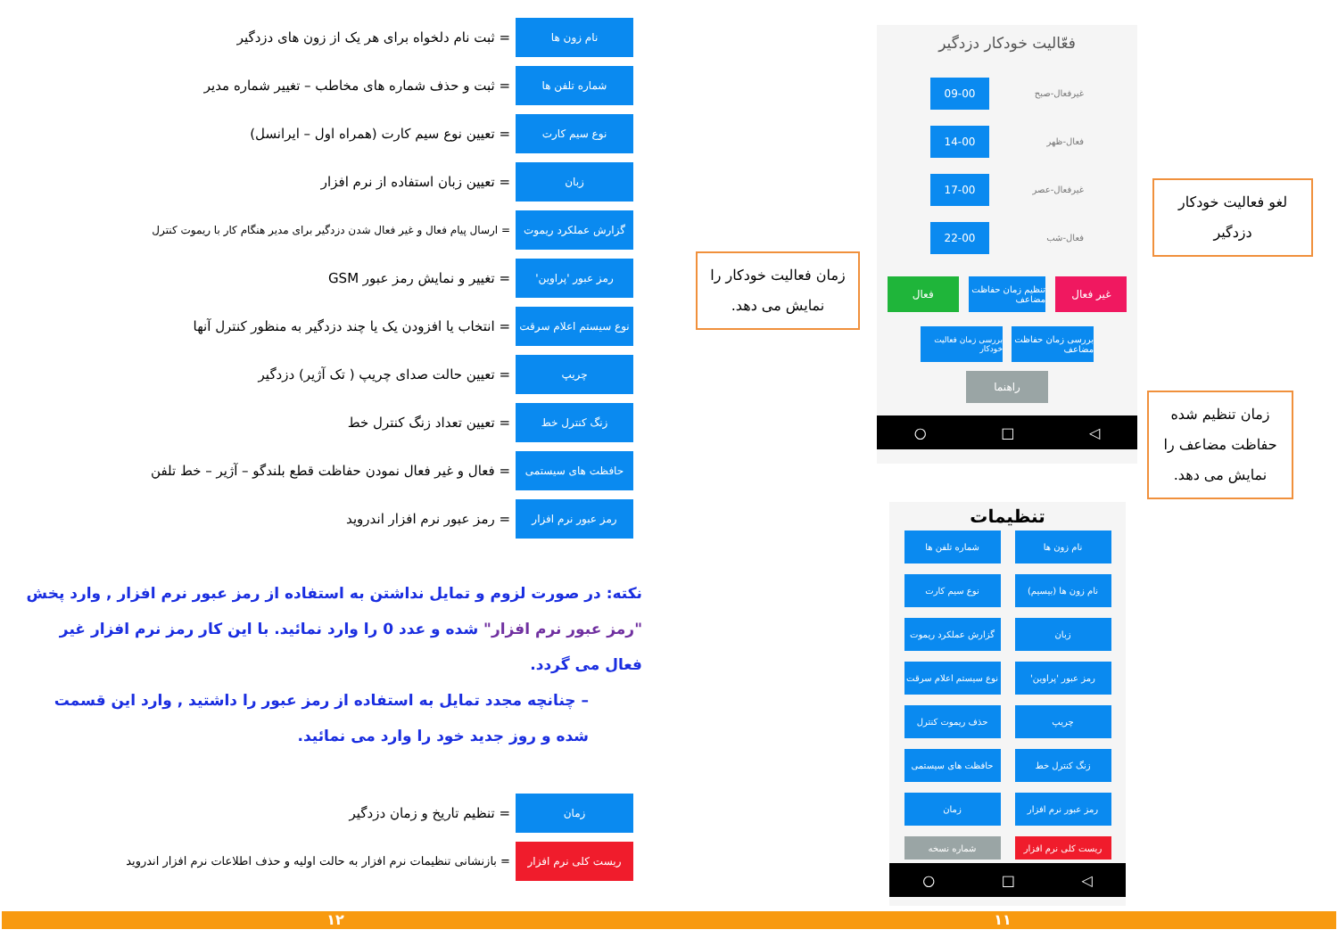نام زون ها
= ثبت نام دلخواه برای هر یک از زون های دزدگیر
شماره تلفن ها
= ثبت و حذف شماره های مخاطب – تغییر شماره مدیر
نوع سیم کارت
= تعیین نوع سیم کارت (همراه اول – ایرانسل)
زبان
= تعیین زبان استفاده از نرم افزار
گزارش عملکرد ریموت
= ارسال پیام فعال و غیر فعال شدن دزدگیر برای مدیر هنگام کار با ریموت کنترل
رمز عبور 'پراوین'
= تغییر و نمایش رمز عبور GSM
نوع سیستم اعلام سرقت
= انتخاب یا افزودن یک یا چند دزدگیر به منظور کنترل آنها
چریپ
= تعیین حالت صدای چریپ ( تک آژیر) دزدگیر
زنگ کنترل خط
= تعیین تعداد زنگ کنترل خط
حافظت های سیستمی
= فعال و غیر فعال نمودن حفاظت قطع بلندگو – آژیر – خط تلفن
رمز عبور نرم افزار
= رمز عبور نرم افزار اندروید
نکته: در صورت لزوم و تمایل نداشتن به استفاده از رمز عبور نرم افزار , وارد پخش "رمز عبور نرم افزار" شده و عدد 0 را وارد نمائید. با این کار رمز نرم افزار غیر فعال می گردد.
– چنانچه مجدد تمایل به استفاده از رمز عبور را داشتید , وارد این قسمت شده و روز جدید خود را وارد می نمائید.
زمان
= تنظیم تاریخ و زمان دزدگیر
ریست کلی نرم افزار
= بازنشانی تنظیمات نرم افزار به حالت اولیه و حذف اطلاعات نرم افزار اندروید
فعّالیت خودکار دزدگیر
غیرفعال-صبح 09-00
فعال-ظهر 14-00
غیرفعال-عصر 17-00
فعال-شب 22-00
غیر فعال
تنظیم زمان حفاظت مضاعف
فعال
بررسی زمان حفاظت مضاعف
بررسی زمان فعالیت خودکار
راهنما
◁ □ ○
لغو فعالیت خودکار دزدگیر
زمان فعالیت خودکار را نمایش می دهد.
زمان تنظیم شده حفاظت مضاعف را نمایش می دهد.
تنظیمات
نام زون ها
شماره تلفن ها
نام زون ها (بیسیم)
نوع سیم کارت
زبان
گزارش عملکرد ریموت
رمز عبور 'پراوین'
نوع سیستم اعلام سرقت
چریپ
حذف ریموت کنترل
زنگ کنترل خط
حافظت های سیستمی
رمز عبور نرم افزار
زمان
ریست کلی نرم افزار
شماره نسخه
◁ □ ○
۱۱ ۱۲